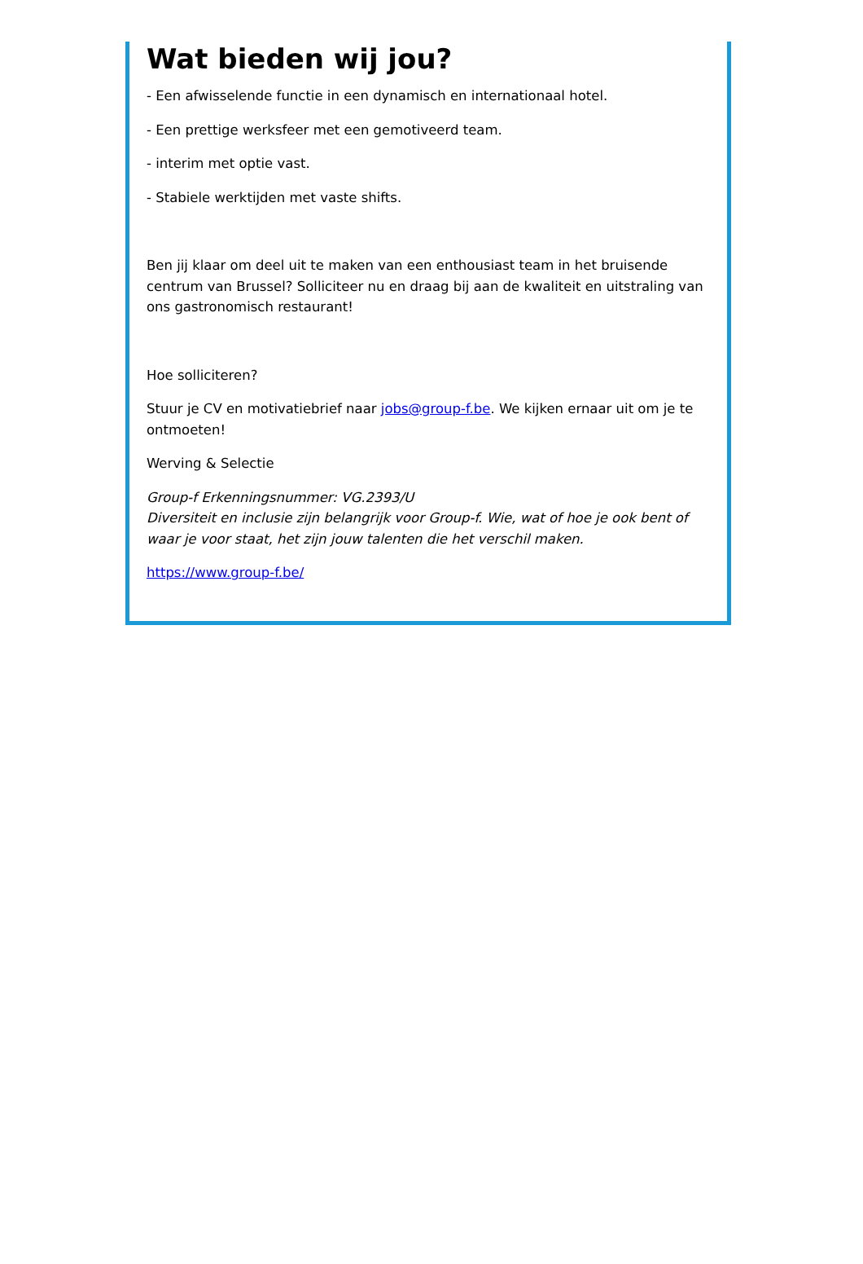Wat bieden wij jou?
- Een afwisselende functie in een dynamisch en internationaal hotel.
- Een prettige werksfeer met een gemotiveerd team.
- interim met optie vast.
- Stabiele werktijden met vaste shifts.
Ben jij klaar om deel uit te maken van een enthousiast team in het bruisende centrum van Brussel? Solliciteer nu en draag bij aan de kwaliteit en uitstraling van ons gastronomisch restaurant!
Hoe solliciteren?
Stuur je CV en motivatiebrief naar jobs@group-f.be. We kijken ernaar uit om je te ontmoeten!
Werving & Selectie
Group-f Erkenningsnummer: VG.2393/U
Diversiteit en inclusie zijn belangrijk voor Group-f. Wie, wat of hoe je ook bent of waar je voor staat, het zijn jouw talenten die het verschil maken.
https://www.group-f.be/